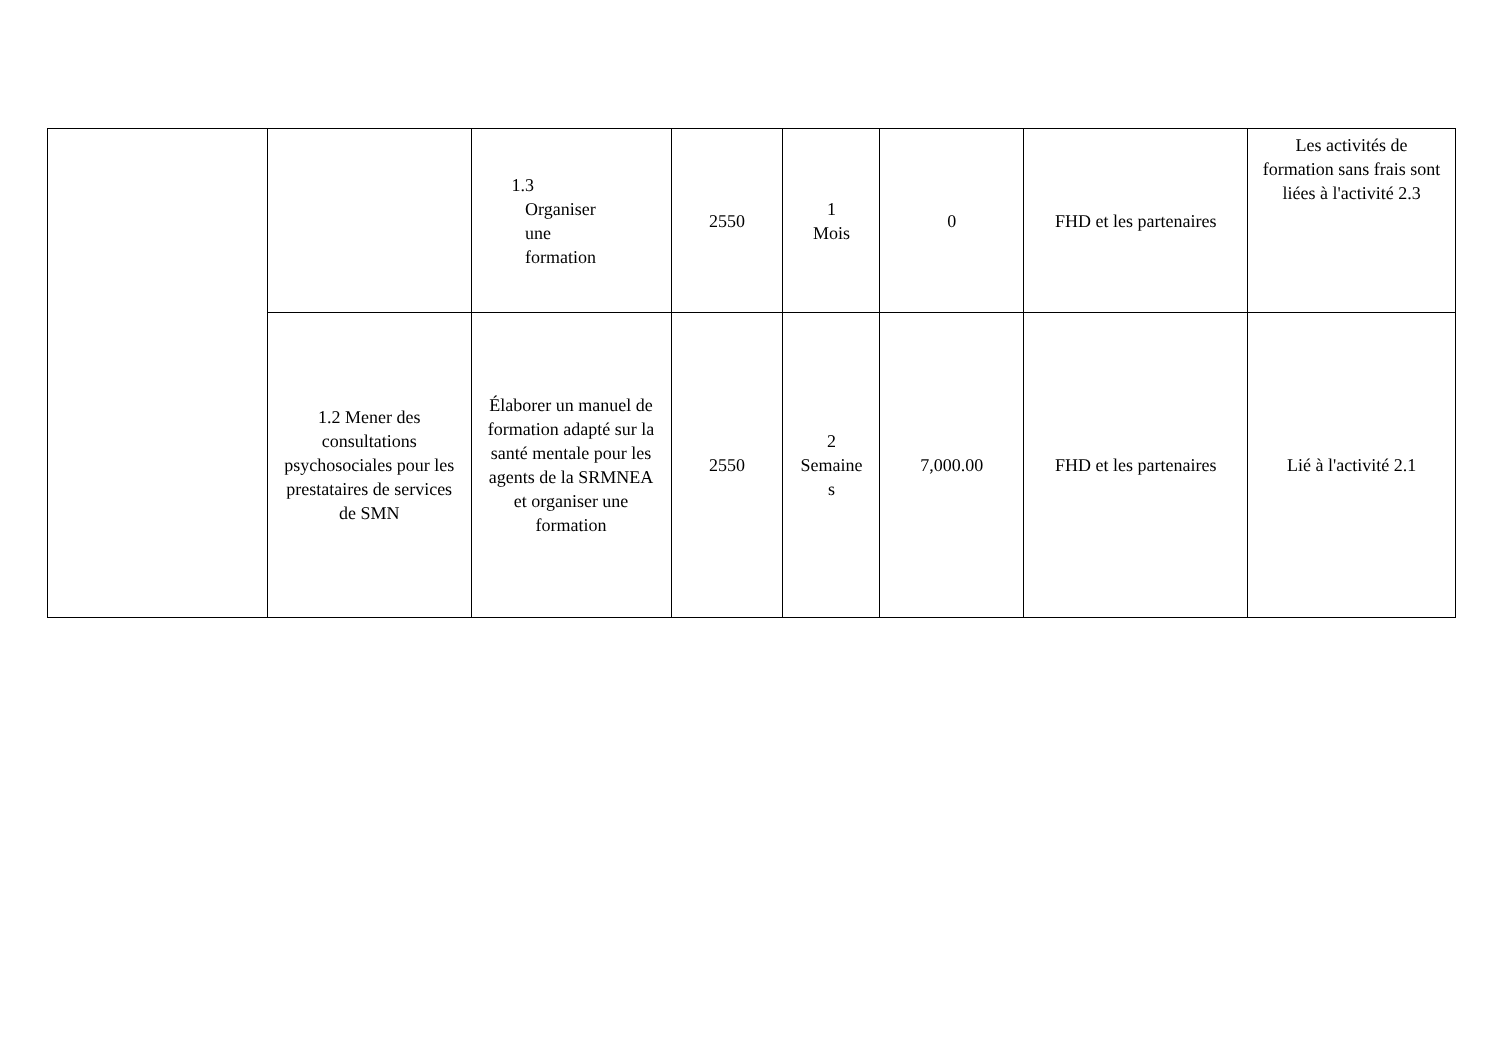| | | 1.3 Organiser une formation | 2550 | 1 Mois | 0 | FHD et les partenaires | Les activités de formation sans frais sont liées à l'activité 2.3 |
| | 1.2 Mener des consultations psychosociales pour les prestataires de services de SMN | Élaborer un manuel de formation adapté sur la santé mentale pour les agents de la SRMNEA et organiser une formation | 2550 | 2 Semaine s | 7,000.00 | FHD et les partenaires | Lié à l'activité 2.1 |